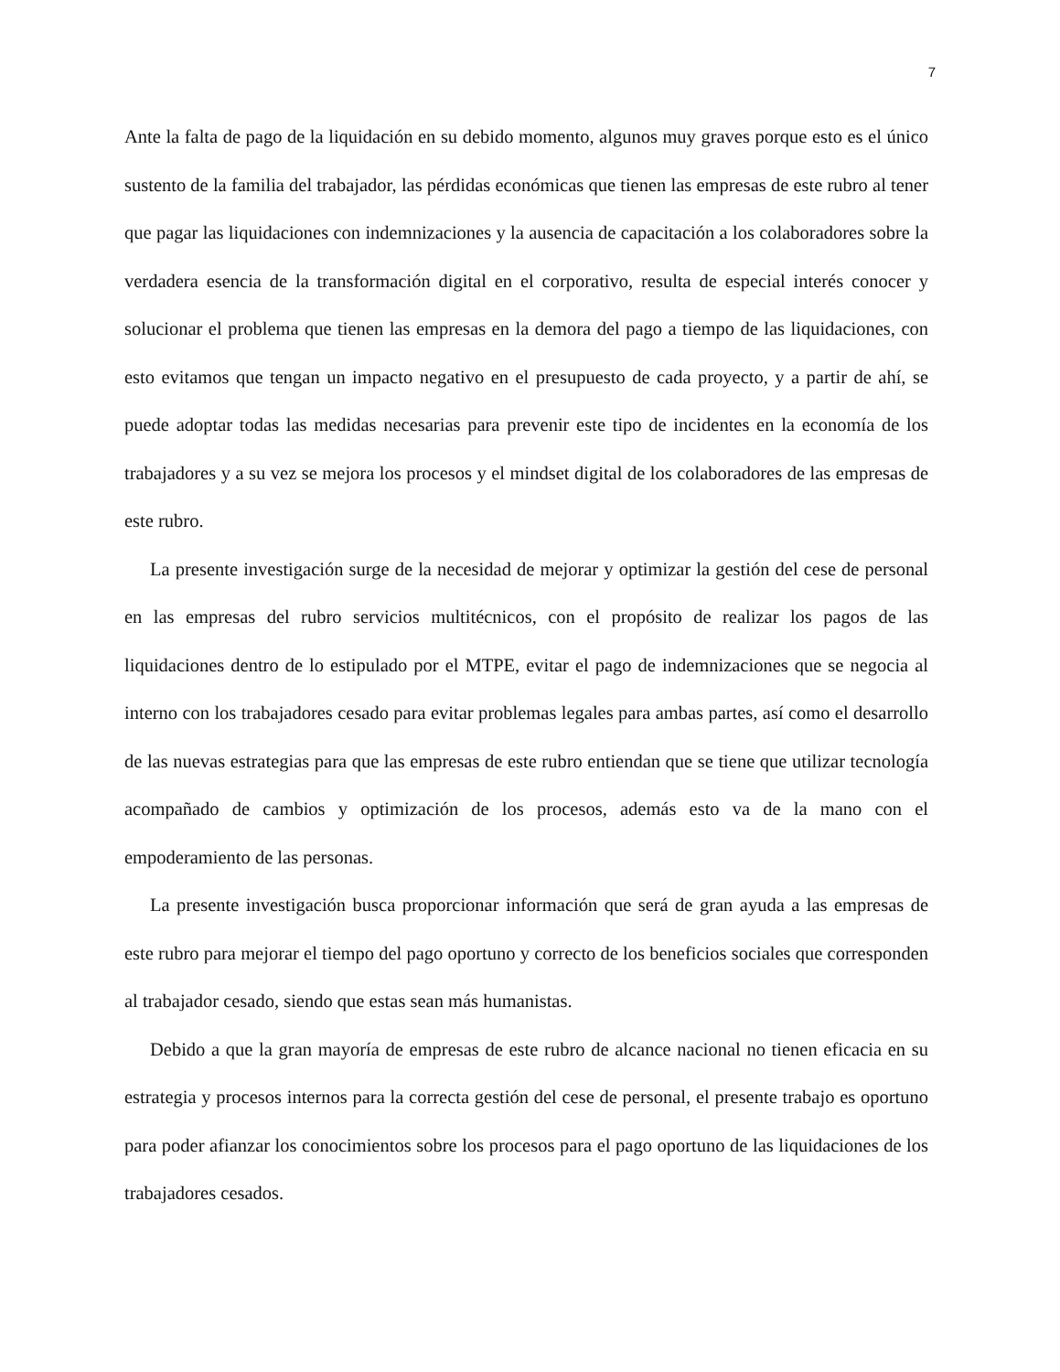7
Ante la falta de pago de la liquidación en su debido momento, algunos muy graves porque esto es el único sustento de la familia del trabajador, las pérdidas económicas que tienen las empresas de este rubro al tener que pagar las liquidaciones con indemnizaciones y la ausencia de capacitación a los colaboradores sobre la verdadera esencia de la transformación digital en el corporativo, resulta de especial interés conocer y solucionar el problema que tienen las empresas en la demora del pago a tiempo de las liquidaciones, con esto evitamos que tengan un impacto negativo en el presupuesto de cada proyecto, y a partir de ahí, se puede adoptar todas las medidas necesarias para prevenir este tipo de incidentes en la economía de los trabajadores y a su vez se mejora los procesos y el mindset digital de los colaboradores de las empresas de este rubro.
La presente investigación surge de la necesidad de mejorar y optimizar la gestión del cese de personal en las empresas del rubro servicios multitécnicos, con el propósito de realizar los pagos de las liquidaciones dentro de lo estipulado por el MTPE, evitar el pago de indemnizaciones que se negocia al interno con los trabajadores cesado para evitar problemas legales para ambas partes, así como el desarrollo de las nuevas estrategias para que las empresas de este rubro entiendan que se tiene que utilizar tecnología acompañado de cambios y optimización de los procesos, además esto va de la mano con el empoderamiento de las personas.
La presente investigación busca proporcionar información que será de gran ayuda a las empresas de este rubro para mejorar el tiempo del pago oportuno y correcto de los beneficios sociales que corresponden al trabajador cesado, siendo que estas sean más humanistas.
Debido a que la gran mayoría de empresas de este rubro de alcance nacional no tienen eficacia en su estrategia y procesos internos para la correcta gestión del cese de personal, el presente trabajo es oportuno para poder afianzar los conocimientos sobre los procesos para el pago oportuno de las liquidaciones de los trabajadores cesados.